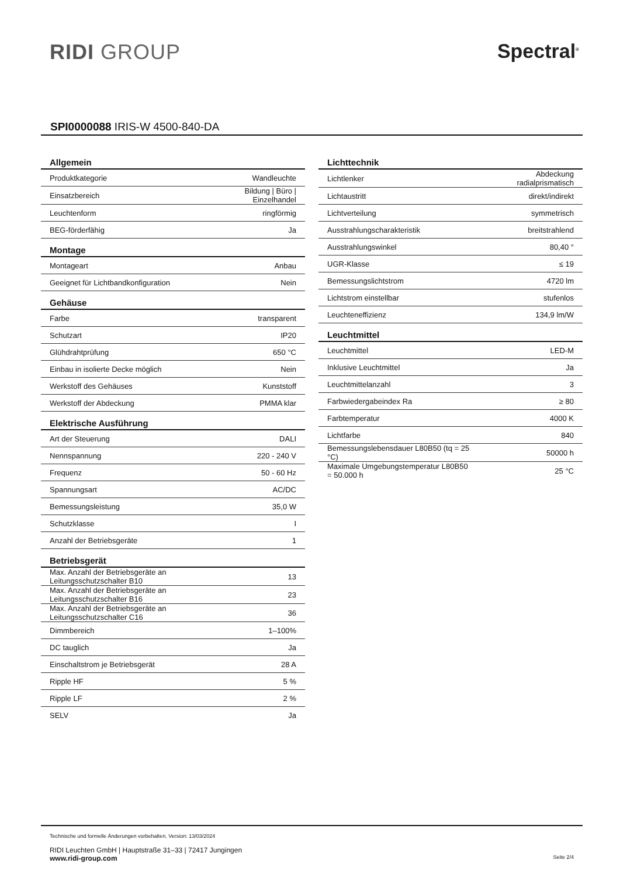RIDI GROUP Spectral<sup>®</sup>
SPI0000088 IRIS-W 4500-840-DA
| Allgemein | |
| --- | --- |
| Produktkategorie | Wandleuchte |
| Einsatzbereich | Bildung / Büro / Einzelhandel |
| Leuchtenform | ringförmig |
| BEG-förderfähig | Ja |
| Montage | |
| Montageart | Anbau |
| Geeignet für Lichtbandkonfiguration | Nein |
| Gehäuse | |
| Farbe | transparent |
| Schutzart | IP20 |
| Glühdrahtprüfung | 650 °C |
| Einbau in isolierte Decke möglich | Nein |
| Werkstoff des Gehäuses | Kunststoff |
| Werkstoff der Abdeckung | PMMA klar |
| Elektrische Ausführung | |
| Art der Steuerung | DALI |
| Nennspannung | 220 - 240 V |
| Frequenz | 50 - 60 Hz |
| Spannungsart | AC/DC |
| Bemessungsleistung | 35,0 W |
| Schutzklasse | I |
| Anzahl der Betriebsgeräte | 1 |
| Betriebsgerät | |
| Max. Anzahl der Betriebsgeräte an Leitungsschutzschalter B10 | 13 |
| Max. Anzahl der Betriebsgeräte an Leitungsschutzschalter B16 | 23 |
| Max. Anzahl der Betriebsgeräte an Leitungsschutzschalter C16 | 36 |
| Dimmbereich | 1–100% |
| DC tauglich | Ja |
| Einschaltstrom je Betriebsgerät | 28 A |
| Ripple HF | 5 % |
| Ripple LF | 2 % |
| SELV | Ja |
| Lichttechnik | |
| --- | --- |
| Lichtlenker | Abdeckung radialprismatisch |
| Lichtaustritt | direkt/indirekt |
| Lichtverteilung | symmetrisch |
| Ausstrahlungscharakteristik | breitstrahlend |
| Ausstrahlungswinkel | 80,40 ° |
| UGR-Klasse | ≤ 19 |
| Bemessungslichtstrom | 4720 lm |
| Lichtstrom einstellbar | stufenlos |
| Leuchteneffizienz | 134,9 lm/W |
| Leuchtmittel | |
| Leuchtmittel | LED-M |
| Inklusive Leuchtmittel | Ja |
| Leuchtmittelanzahl | 3 |
| Farbwiedergabeindex Ra | ≥ 80 |
| Farbtemperatur | 4000 K |
| Lichtfarbe | 840 |
| Bemessungslebensdauer L80B50 (tq = 25 °C) | 50000 h |
| Maximale Umgebungstemperatur L80B50 = 50.000 h | 25 °C |
Technische und formelle Änderungen vorbehalten. Version: 13/03/2024
RIDI Leuchten GmbH | Hauptstraße 31–33 | 72417 Jungingen
www.ridi-group.com Seite 2/4